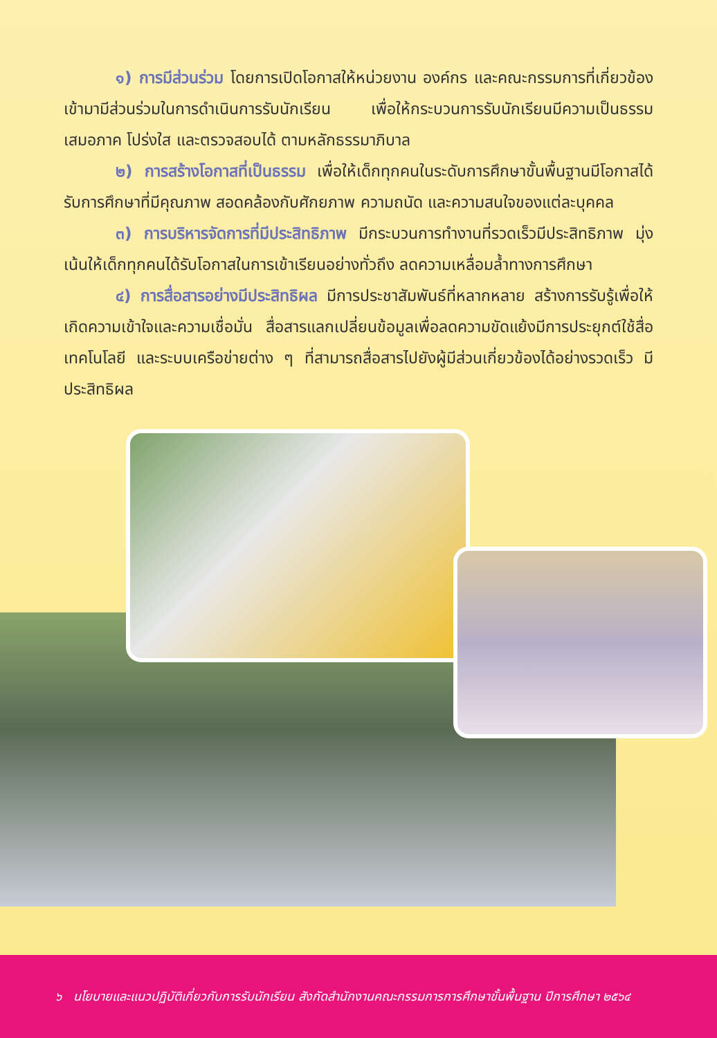๑) การมีส่วนร่วม โดยการเปิดโอกาสให้หน่วยงาน องค์กร และคณะกรรมการที่เกี่ยวข้อง เข้ามามีส่วนร่วมในการดำเนินการรับนักเรียน เพื่อให้กระบวนการรับนักเรียนมีความเป็นธรรม เสมอภาค โปร่งใส และตรวจสอบได้ ตามหลักธรรมาภิบาล
๒) การสร้างโอกาสที่เป็นธรรม เพื่อให้เด็กทุกคนในระดับการศึกษาขั้นพื้นฐานมีโอกาสได้รับการศึกษาที่มีคุณภาพ สอดคล้องกับศักยภาพ ความถนัด และความสนใจของแต่ละบุคคล
๓) การบริหารจัดการที่มีประสิทธิภาพ มีกระบวนการทำงานที่รวดเร็วมีประสิทธิภาพ มุ่งเน้นให้เด็กทุกคนได้รับโอกาสในการเข้าเรียนอย่างทั่วถึง ลดความเหลื่อมล้ำทางการศึกษา
๔) การสื่อสารอย่างมีประสิทธิผล มีการประชาสัมพันธ์ที่หลากหลาย สร้างการรับรู้เพื่อให้เกิดความเข้าใจและความเชื่อมั่น สื่อสารแลกเปลี่ยนข้อมูลเพื่อลดความขัดแย้งมีการประยุกต์ใช้สื่อเทคโนโลยี และระบบเครือข่ายต่าง ๆ ที่สามารถสื่อสารไปยังผู้มีส่วนเกี่ยวข้องได้อย่างรวดเร็ว มีประสิทธิผล
๖ นโยบายและแนวปฏิบัติเกี่ยวกับการรับนักเรียน สังกัดสำนักงานคณะกรรมการการศึกษาขั้นพื้นฐาน ปีการศึกษา ๒๕๖๔